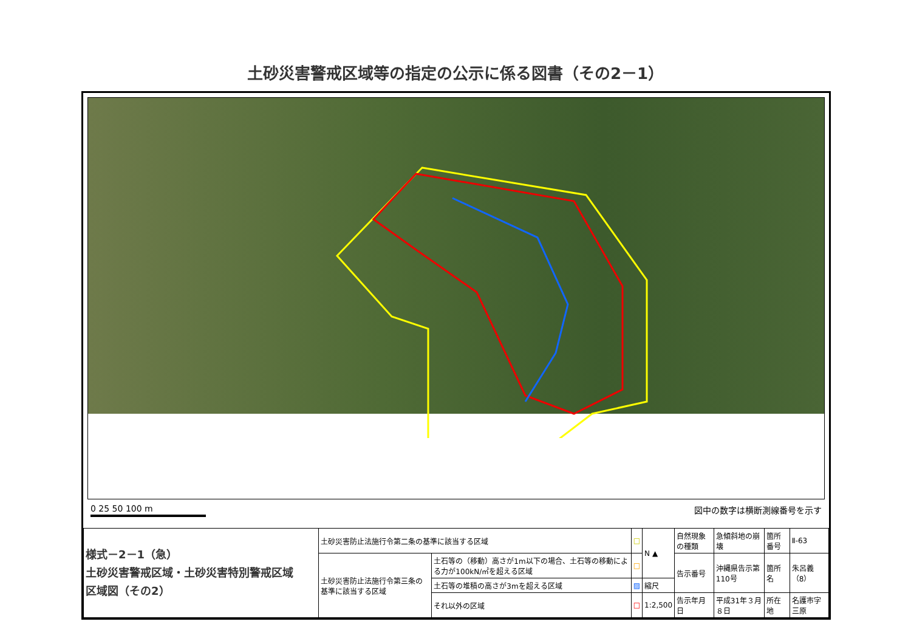土砂災害警戒区域等の指定の公示に係る図書（その2－1）
0 25 50 100 m 図中の数字は横断測線番号を示す
| 様式－2－1（急） 土砂災害警戒区域・土砂災害特別警戒区域 区域図（その2） | 土砂災害防止法施行令第二条の基準に該当する区域 | | □ | N ▲ | 自然現象の種類 | 急傾斜地の崩壊 | 箇所番号 | Ⅱ-63 |
| | 土砂災害防止法施行令第三条の基準に該当する区域 | 土石等の（移動）高さが1m以下の場合、土石等の移動による力が100kN/㎡を超える区域 | □ | | 告示番号 | 沖縄県告示第110号 | 箇所名 | 朱呂義（8） |
| | | 土石等の堆積の高さが3mを超える区域 | ▨ | 縮尺 | | | | |
| | | それ以外の区域 | □ | 1:2,500 | 告示年月日 | 平成31年３月８日 | 所在地 | 名護市字三原 |